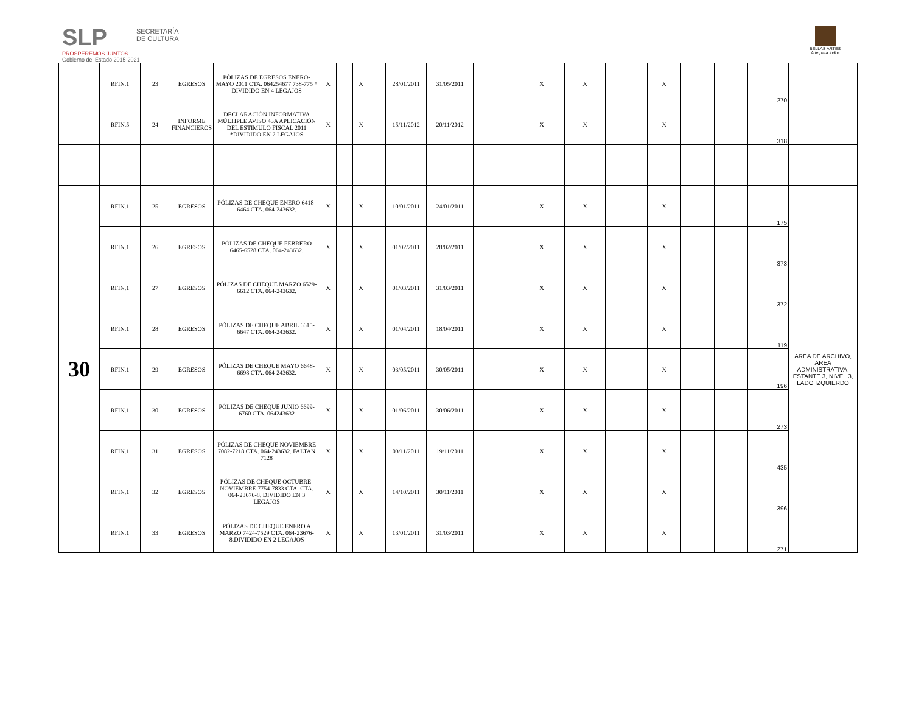SLP
PROSPEREMOS JUNTOS
Gobierno del Estado 2015-2021
SECRETARÍA
DE CULTURA
BELLAS ARTES
Arte para todos
| | RFIN.1 | 23 | EGRESOS | PÓLIZAS DE EGRESOS ENERO-MAYO 2011 CTA. 064254677 738-775 * DIVIDIDO EN 4 LEGAJOS | X | | X | | 28/01/2011 | 31/05/2011 | | X | X | | X | | | 270 | |
| | RFIN.5 | 24 | INFORME FINANCIEROS | DECLARACIÓN INFORMATIVA MÚLTIPLE AVISO 43A APLICACIÓN DEL ESTIMULO FISCAL 2011 *DIVIDIDO EN 2 LEGAJOS | X | | X | | 15/11/2012 | 20/11/2012 | | X | X | | X | | | 318 | |
| 30 | RFIN.1 | 25 | EGRESOS | PÓLIZAS DE CHEQUE ENERO 6418-6464 CTA. 064-243632. | X | | X | | 10/01/2011 | 24/01/2011 | | X | X | | X | | | 175 | AREA DE ARCHIVO, AREA ADMINISTRATIVA, ESTANTE 3, NIVEL 3, LADO IZQUIERDO |
| | RFIN.1 | 26 | EGRESOS | PÓLIZAS DE CHEQUE FEBRERO 6465-6528 CTA. 064-243632. | X | | X | | 01/02/2011 | 28/02/2011 | | X | X | | X | | | 373 | |
| | RFIN.1 | 27 | EGRESOS | PÓLIZAS DE CHEQUE MARZO 6529-6612 CTA. 064-243632. | X | | X | | 01/03/2011 | 31/03/2011 | | X | X | | X | | | 372 | |
| | RFIN.1 | 28 | EGRESOS | PÓLIZAS DE CHEQUE ABRIL 6615-6647 CTA. 064-243632. | X | | X | | 01/04/2011 | 18/04/2011 | | X | X | | X | | | 119 | |
| | RFIN.1 | 29 | EGRESOS | PÓLIZAS DE CHEQUE MAYO 6648-6698 CTA. 064-243632. | X | | X | | 03/05/2011 | 30/05/2011 | | X | X | | X | | | 196 | |
| | RFIN.1 | 30 | EGRESOS | PÓLIZAS DE CHEQUE JUNIO 6699-6760 CTA. 064243632 | X | | X | | 01/06/2011 | 30/06/2011 | | X | X | | X | | | 273 | |
| | RFIN.1 | 31 | EGRESOS | PÓLIZAS DE CHEQUE NOVIEMBRE 7082-7218 CTA. 064-243632. FALTAN 7128 | X | | X | | 03/11/2011 | 19/11/2011 | | X | X | | X | | | 435 | |
| | RFIN.1 | 32 | EGRESOS | PÓLIZAS DE CHEQUE OCTUBRE-NOVIEMBRE 7754-7833 CTA. CTA. 064-23676-8. DIVIDIDO EN 3 LEGAJOS | X | | X | | 14/10/2011 | 30/11/2011 | | X | X | | X | | | 396 | |
| | RFIN.1 | 33 | EGRESOS | PÓLIZAS DE CHEQUE ENERO A MARZO 7424-7529 CTA. 064-23676-8.DIVIDIDO EN 2 LEGAJOS | X | | X | | 13/01/2011 | 31/03/2011 | | X | X | | X | | | 271 | |